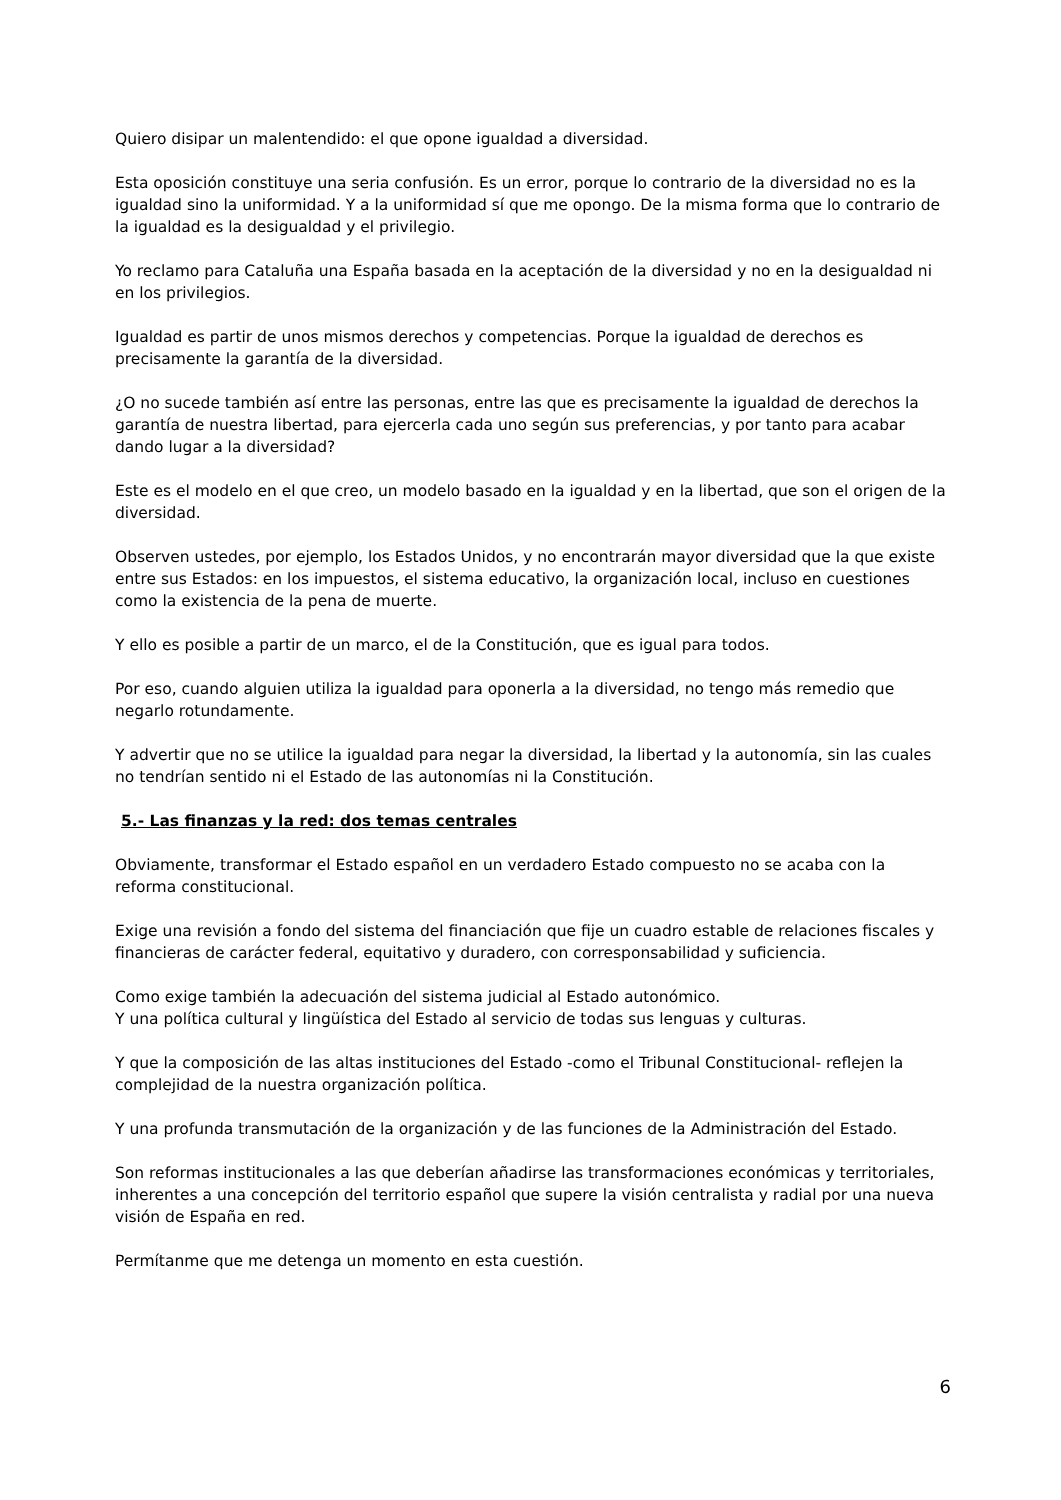Quiero disipar un malentendido: el que opone igualdad a diversidad.
Esta oposición constituye una seria confusión. Es un error, porque lo contrario de la diversidad no es la igualdad sino la uniformidad. Y a la uniformidad sí que me opongo. De la misma forma que lo contrario de la igualdad es la desigualdad y el privilegio.
Yo reclamo para Cataluña una España basada en la aceptación de la diversidad y no en la desigualdad ni en los privilegios.
Igualdad es partir de unos mismos derechos y competencias. Porque la igualdad de derechos es precisamente la garantía de la diversidad.
¿O no sucede también así entre las personas, entre las que es precisamente la igualdad de derechos la garantía de nuestra libertad, para ejercerla cada uno según sus preferencias, y por tanto para acabar dando lugar a la diversidad?
Este es el modelo en el que creo, un modelo basado en la igualdad y en la libertad, que son el origen de la diversidad.
Observen ustedes, por ejemplo, los Estados Unidos, y no encontrarán mayor diversidad que la que existe entre sus Estados: en los impuestos, el sistema educativo, la organización local, incluso en cuestiones como la existencia de la pena de muerte.
Y ello es posible a partir de un marco, el de la Constitución, que es igual para todos.
Por eso, cuando alguien utiliza la igualdad para oponerla a la diversidad, no tengo más remedio que negarlo rotundamente.
Y advertir que no se utilice la igualdad para negar la diversidad, la libertad y la autonomía, sin las cuales no tendrían sentido ni el Estado de las autonomías ni la Constitución.
5.- Las finanzas y la red: dos temas centrales
Obviamente, transformar el Estado español en un verdadero Estado compuesto no se acaba con la reforma constitucional.
Exige una revisión a fondo del sistema del financiación que fije un cuadro estable de relaciones fiscales y financieras de carácter federal, equitativo y duradero, con corresponsabilidad y suficiencia.
Como exige también la adecuación del sistema judicial al Estado autonómico.
Y una política cultural y lingüística del Estado al servicio de todas sus lenguas y culturas.
Y que la composición de las altas instituciones del Estado -como el Tribunal Constitucional- reflejen la complejidad de la nuestra organización política.
Y una profunda transmutación de la organización y de las funciones de la Administración del Estado.
Son reformas institucionales a las que deberían añadirse las transformaciones económicas y territoriales, inherentes a una concepción del territorio español que supere la visión centralista y radial por una nueva visión de España en red.
Permítanme que me detenga un momento en esta cuestión.
6